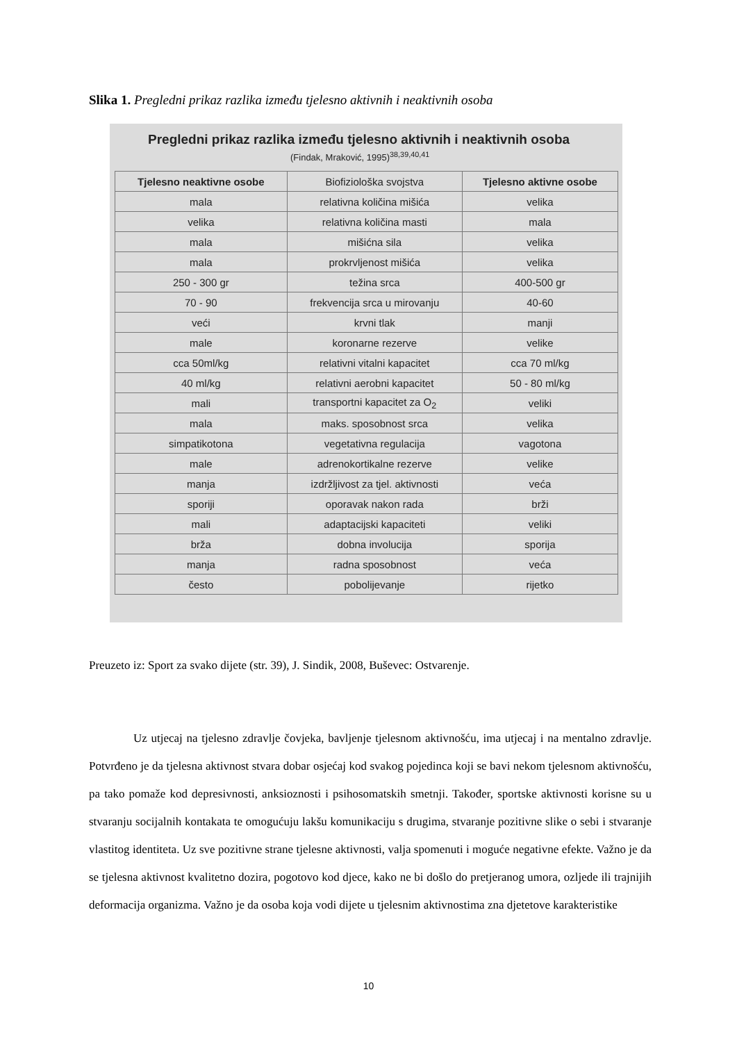Slika 1. Pregledni prikaz razlika između tjelesno aktivnih i neaktivnih osoba
Pregledni prikaz razlika između tjelesno aktivnih i neaktivnih osoba
(Findak, Mraković, 1995)<sup>38,39,40,41</sup>
| Tjelesno neaktivne osobe | Biofiziološka svojstva | Tjelesno aktivne osobe |
| mala | relativna količina mišića | velika |
| velika | relativna količina masti | mala |
| mala | mišićna sila | velika |
| mala | prokrvljenost mišića | velika |
| 250 - 300 gr | težina srca | 400-500 gr |
| 70 - 90 | frekvencija srca u mirovanju | 40-60 |
| veći | krvni tlak | manji |
| male | koronarne rezerve | velike |
| cca 50ml/kg | relativni vitalni kapacitet | cca 70 ml/kg |
| 40 ml/kg | relativni aerobni kapacitet | 50 - 80 ml/kg |
| mali | transportni kapacitet za O<sub>2</sub> | veliki |
| mala | maks. sposobnost srca | velika |
| simpatikotona | vegetativna regulacija | vagotona |
| male | adrenokortikalne rezerve | velike |
| manja | izdržljivost za tjel. aktivnosti | veća |
| sporiji | oporavak nakon rada | brži |
| mali | adaptacijski kapaciteti | veliki |
| brža | dobna involucija | sporija |
| manja | radna sposobnost | veća |
| često | pobolijevanje | rijetko |
Preuzeto iz: Sport za svako dijete (str. 39), J. Sindik, 2008, Buševec: Ostvarenje.
Uz utjecaj na tjelesno zdravlje čovjeka, bavljenje tjelesnom aktivnošću, ima utjecaj i na mentalno zdravlje. Potvrđeno je da tjelesna aktivnost stvara dobar osjećaj kod svakog pojedinca koji se bavi nekom tjelesnom aktivnošću, pa tako pomaže kod depresivnosti, anksioznosti i psihosomatskih smetnji. Također, sportske aktivnosti korisne su u stvaranju socijalnih kontakata te omogućuju lakšu komunikaciju s drugima, stvaranje pozitivne slike o sebi i stvaranje vlastitog identiteta. Uz sve pozitivne strane tjelesne aktivnosti, valja spomenuti i moguće negativne efekte. Važno je da se tjelesna aktivnost kvalitetno dozira, pogotovo kod djece, kako ne bi došlo do pretjeranog umora, ozljede ili trajnijih deformacija organizma. Važno je da osoba koja vodi dijete u tjelesnim aktivnostima zna djetetove karakteristike
10